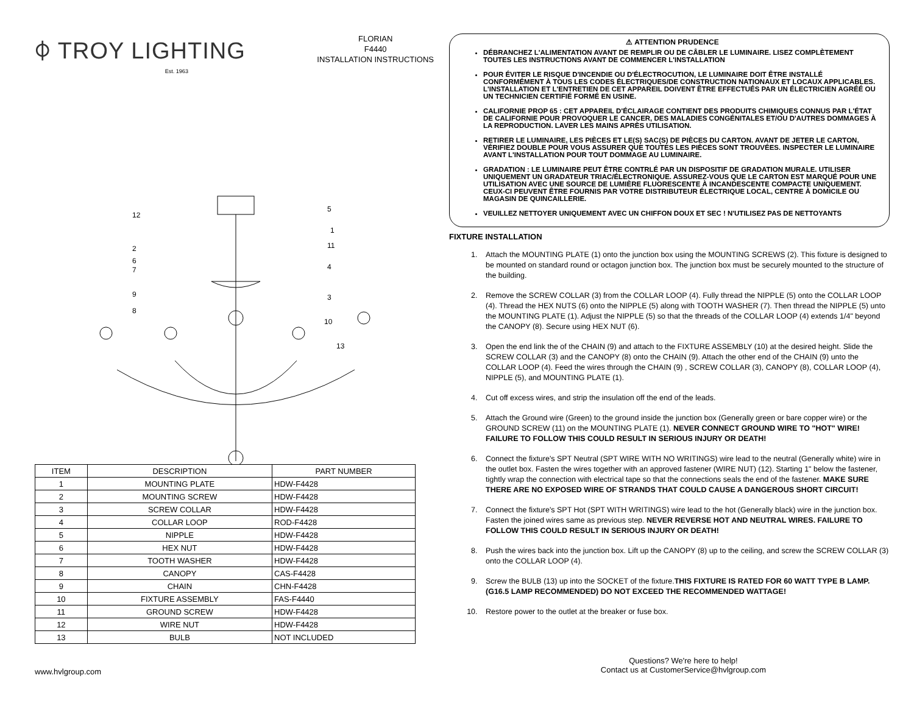⌽ TROY LIGHTING
Est. 1963
FLORIAN
F4440
INSTALLATION INSTRUCTIONS
12
5
1
2
11
6
7
4
9
3
8
10
13
| ITEM | DESCRIPTION | PART NUMBER |
| --- | --- | --- |
| 1 | MOUNTING PLATE | HDW-F4428 |
| 2 | MOUNTING SCREW | HDW-F4428 |
| 3 | SCREW COLLAR | HDW-F4428 |
| 4 | COLLAR LOOP | ROD-F4428 |
| 5 | NIPPLE | HDW-F4428 |
| 6 | HEX NUT | HDW-F4428 |
| 7 | TOOTH WASHER | HDW-F4428 |
| 8 | CANOPY | CAS-F4428 |
| 9 | CHAIN | CHN-F4428 |
| 10 | FIXTURE ASSEMBLY | FAS-F4440 |
| 11 | GROUND SCREW | HDW-F4428 |
| 12 | WIRE NUT | HDW-F4428 |
| 13 | BULB | NOT INCLUDED |
⚠ ATTENTION PRUDENCE
DÉBRANCHEZ L'ALIMENTATION AVANT DE REMPLIR OU DE CÂBLER LE LUMINAIRE. LISEZ COMPLÈTEMENT TOUTES LES INSTRUCTIONS AVANT DE COMMENCER L'INSTALLATION
POUR ÉVITER LE RISQUE D'INCENDIE OU D'ÉLECTROCUTION, LE LUMINAIRE DOIT ÊTRE INSTALLÉ CONFORMÉMENT À TOUS LES CODES ÉLECTRIQUES/DE CONSTRUCTION NATIONAUX ET LOCAUX APPLICABLES. L'INSTALLATION ET L'ENTRETIEN DE CET APPAREIL DOIVENT ÊTRE EFFECTUÉS PAR UN ÉLECTRICIEN AGRÉÉ OU UN TECHNICIEN CERTIFIÉ FORMÉ EN USINE.
CALIFORNIE PROP 65 : CET APPAREIL D'ÉCLAIRAGE CONTIENT DES PRODUITS CHIMIQUES CONNUS PAR L'ÉTAT DE CALIFORNIE POUR PROVOQUER LE CANCER, DES MALADIES CONGÉNITALES ET/OU D'AUTRES DOMMAGES À LA REPRODUCTION. LAVER LES MAINS APRÈS UTILISATION.
RETIRER LE LUMINAIRE, LES PIÈCES ET LE(S) SAC(S) DE PIÈCES DU CARTON. AVANT DE JETER LE CARTON, VÉRIFIEZ DOUBLE POUR VOUS ASSURER QUE TOUTES LES PIÈCES SONT TROUVÉES. INSPECTER LE LUMINAIRE AVANT L'INSTALLATION POUR TOUT DOMMAGE AU LUMINAIRE.
GRADATION : LE LUMINAIRE PEUT ÊTRE CONTRLÉ PAR UN DISPOSITIF DE GRADATION MURALE. UTILISER UNIQUEMENT UN GRADATEUR TRIAC/ÉLECTRONIQUE. ASSUREZ-VOUS QUE LE CARTON EST MARQUÉ POUR UNE UTILISATION AVEC UNE SOURCE DE LUMIÈRE FLUORESCENTE À INCANDESCENTE COMPACTE UNIQUEMENT. CEUX-CI PEUVENT ÊTRE FOURNIS PAR VOTRE DISTRIBUTEUR ÉLECTRIQUE LOCAL, CENTRE À DOMICILE OU MAGASIN DE QUINCAILLERIE.
VEUILLEZ NETTOYER UNIQUEMENT AVEC UN CHIFFON DOUX ET SEC ! N'UTILISEZ PAS DE NETTOYANTS
FIXTURE INSTALLATION
1. Attach the MOUNTING PLATE (1) onto the junction box using the MOUNTING SCREWS (2). This fixture is designed to be mounted on standard round or octagon junction box. The junction box must be securely mounted to the structure of the building.
2. Remove the SCREW COLLAR (3) from the COLLAR LOOP (4). Fully thread the NIPPLE (5) onto the COLLAR LOOP (4). Thread the HEX NUTS (6) onto the NIPPLE (5) along with TOOTH WASHER (7). Then thread the NIPPLE (5) unto the MOUNTING PLATE (1). Adjust the NIPPLE (5) so that the threads of the COLLAR LOOP (4) extends 1/4" beyond the CANOPY (8). Secure using HEX NUT (6).
3. Open the end link the of the CHAIN (9) and attach to the FIXTURE ASSEMBLY (10) at the desired height. Slide the SCREW COLLAR (3) and the CANOPY (8) onto the CHAIN (9). Attach the other end of the CHAIN (9) unto the COLLAR LOOP (4). Feed the wires through the CHAIN (9) , SCREW COLLAR (3), CANOPY (8), COLLAR LOOP (4), NIPPLE (5), and MOUNTING PLATE (1).
4. Cut off excess wires, and strip the insulation off the end of the leads.
5. Attach the Ground wire (Green) to the ground inside the junction box (Generally green or bare copper wire) or the GROUND SCREW (11) on the MOUNTING PLATE (1). NEVER CONNECT GROUND WIRE TO "HOT" WIRE! FAILURE TO FOLLOW THIS COULD RESULT IN SERIOUS INJURY OR DEATH!
6. Connect the fixture's SPT Neutral (SPT WIRE WITH NO WRITINGS) wire lead to the neutral (Generally white) wire in the outlet box. Fasten the wires together with an approved fastener (WIRE NUT) (12). Starting 1" below the fastener, tightly wrap the connection with electrical tape so that the connections seals the end of the fastener. MAKE SURE THERE ARE NO EXPOSED WIRE OF STRANDS THAT COULD CAUSE A DANGEROUS SHORT CIRCUIT!
7. Connect the fixture's SPT Hot (SPT WITH WRITINGS) wire lead to the hot (Generally black) wire in the junction box. Fasten the joined wires same as previous step. NEVER REVERSE HOT AND NEUTRAL WIRES. FAILURE TO FOLLOW THIS COULD RESULT IN SERIOUS INJURY OR DEATH!
8. Push the wires back into the junction box. Lift up the CANOPY (8) up to the ceiling, and screw the SCREW COLLAR (3) onto the COLLAR LOOP (4).
9. Screw the BULB (13) up into the SOCKET of the fixture.THIS FIXTURE IS RATED FOR 60 WATT TYPE B LAMP. (G16.5 LAMP RECOMMENDED) DO NOT EXCEED THE RECOMMENDED WATTAGE!
10. Restore power to the outlet at the breaker or fuse box.
www.hvlgroup.com
Questions? We're here to help!
Contact us at CustomerService@hvlgroup.com